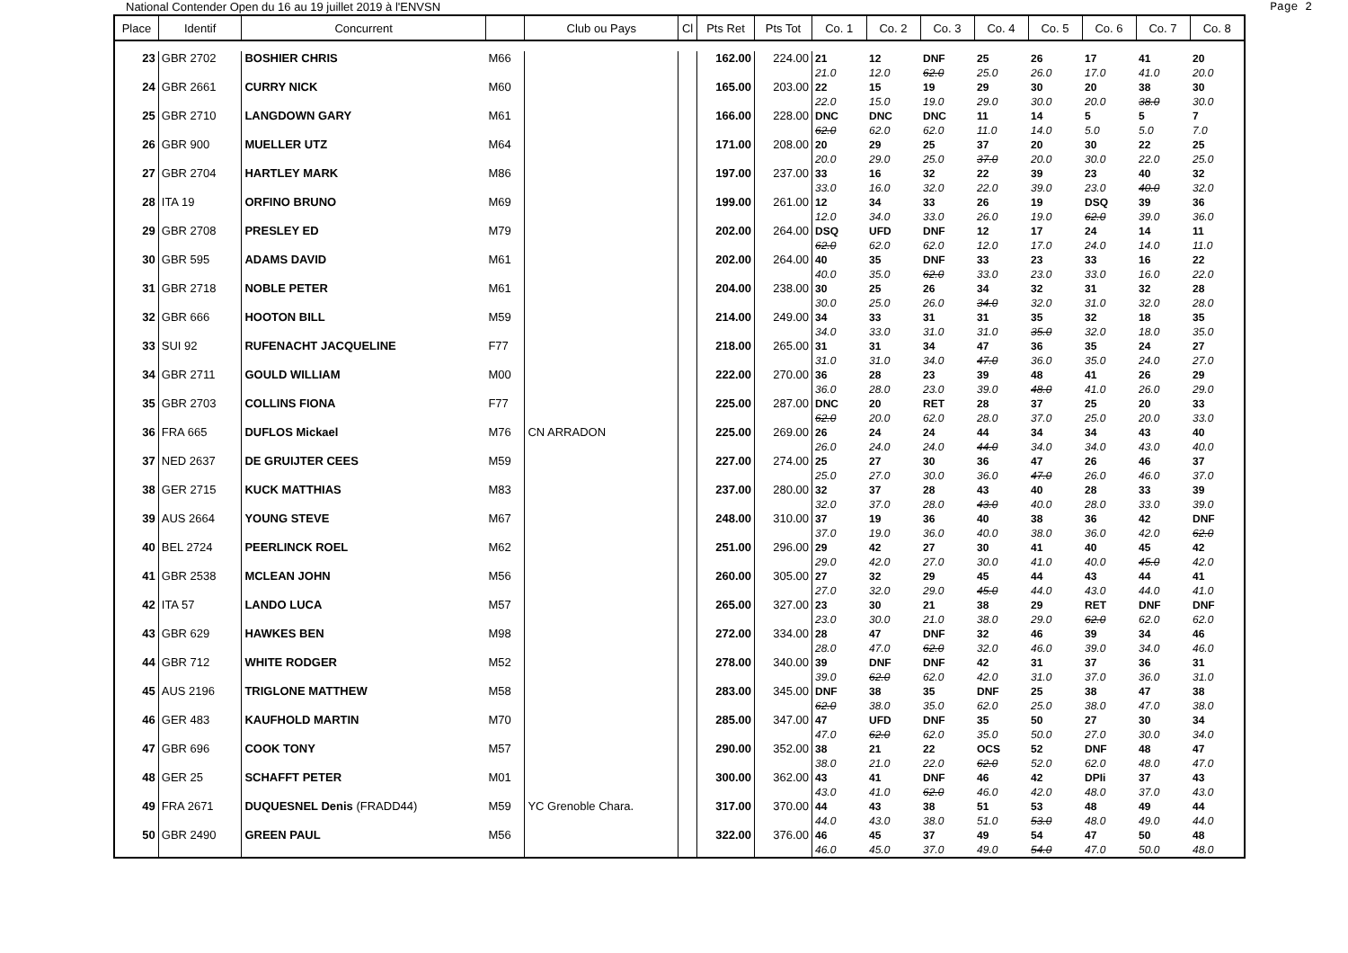National Contender Open du 16 au 19 juillet 2019 à l'ENVSN Page 2
| Place | Identif | Concurrent | | Club ou Pays | Cl | Pts Ret | Pts Tot | Co. 1 | Co. 2 | Co. 3 | Co. 4 | Co. 5 | Co. 6 | Co. 7 | Co. 8 |
| --- | --- | --- | --- | --- | --- | --- | --- | --- | --- | --- | --- | --- | --- | --- | --- |
| 23 | GBR 2702 | BOSHIER CHRIS | M66 | | | 162.00 | 224.00 | 21 21.0 | 12 12.0 | DNF 62.0 | 25 25.0 | 26 26.0 | 17 17.0 | 41 41.0 | 20 20.0 |
| 24 | GBR 2661 | CURRY NICK | M60 | | | 165.00 | 203.00 | 22 22.0 | 15 15.0 | 19 19.0 | 29 29.0 | 30 30.0 | 20 20.0 | 38 38.0 | 30 30.0 |
| 25 | GBR 2710 | LANGDOWN GARY | M61 | | | 166.00 | 228.00 | DNC 62.0 | DNC 62.0 | DNC 62.0 | 11 11.0 | 14 14.0 | 5 5.0 | 5 5.0 | 7 7.0 |
| 26 | GBR 900 | MUELLER UTZ | M64 | | | 171.00 | 208.00 | 20 20.0 | 29 29.0 | 25 25.0 | 37 37.0 | 20 20.0 | 30 30.0 | 22 22.0 | 25 25.0 |
| 27 | GBR 2704 | HARTLEY MARK | M86 | | | 197.00 | 237.00 | 33 33.0 | 16 16.0 | 32 32.0 | 22 22.0 | 39 39.0 | 23 23.0 | 40 40.0 | 32 32.0 |
| 28 | ITA 19 | ORFINO BRUNO | M69 | | | 199.00 | 261.00 | 12 12.0 | 34 34.0 | 33 33.0 | 26 26.0 | 19 19.0 | DSQ 62.0 | 39 39.0 | 36 36.0 |
| 29 | GBR 2708 | PRESLEY ED | M79 | | | 202.00 | 264.00 | DSQ 62.0 | UFD 62.0 | DNF 62.0 | 12 12.0 | 17 17.0 | 24 24.0 | 14 14.0 | 11 11.0 |
| 30 | GBR 595 | ADAMS DAVID | M61 | | | 202.00 | 264.00 | 40 40.0 | 35 35.0 | DNF 62.0 | 33 33.0 | 23 23.0 | 33 33.0 | 16 16.0 | 22 22.0 |
| 31 | GBR 2718 | NOBLE PETER | M61 | | | 204.00 | 238.00 | 30 30.0 | 25 25.0 | 26 26.0 | 34 34.0 | 32 32.0 | 31 31.0 | 32 32.0 | 28 28.0 |
| 32 | GBR 666 | HOOTON BILL | M59 | | | 214.00 | 249.00 | 34 34.0 | 33 33.0 | 31 31.0 | 31 31.0 | 35 35.0 | 32 32.0 | 18 18.0 | 35 35.0 |
| 33 | SUI 92 | RUFENACHT JACQUELINE | F77 | | | 218.00 | 265.00 | 31 31.0 | 31 31.0 | 34 34.0 | 47 47.0 | 36 36.0 | 35 35.0 | 24 24.0 | 27 27.0 |
| 34 | GBR 2711 | GOULD WILLIAM | M00 | | | 222.00 | 270.00 | 36 36.0 | 28 28.0 | 23 23.0 | 39 39.0 | 48 48.0 | 41 41.0 | 26 26.0 | 29 29.0 |
| 35 | GBR 2703 | COLLINS FIONA | F77 | | | 225.00 | 287.00 | DNC 62.0 | 20 20.0 | RET 62.0 | 28 28.0 | 37 37.0 | 25 25.0 | 20 20.0 | 33 33.0 |
| 36 | FRA 665 | DUFLOS Mickael | M76 | CN ARRADON | | 225.00 | 269.00 | 26 26.0 | 24 24.0 | 24 24.0 | 44 44.0 | 34 34.0 | 34 34.0 | 43 43.0 | 40 40.0 |
| 37 | NED 2637 | DE GRUIJTER CEES | M59 | | | 227.00 | 274.00 | 25 25.0 | 27 27.0 | 30 30.0 | 36 36.0 | 47 47.0 | 26 26.0 | 46 46.0 | 37 37.0 |
| 38 | GER 2715 | KUCK MATTHIAS | M83 | | | 237.00 | 280.00 | 32 32.0 | 37 37.0 | 28 28.0 | 43 43.0 | 40 40.0 | 28 28.0 | 33 33.0 | 39 39.0 |
| 39 | AUS 2664 | YOUNG STEVE | M67 | | | 248.00 | 310.00 | 37 37.0 | 19 19.0 | 36 36.0 | 40 40.0 | 38 38.0 | 36 36.0 | 42 42.0 | DNF 62.0 |
| 40 | BEL 2724 | PEERLINCK ROEL | M62 | | | 251.00 | 296.00 | 29 29.0 | 42 42.0 | 27 27.0 | 30 30.0 | 41 41.0 | 40 40.0 | 45 45.0 | 42 42.0 |
| 41 | GBR 2538 | MCLEAN JOHN | M56 | | | 260.00 | 305.00 | 27 27.0 | 32 32.0 | 29 29.0 | 45 45.0 | 44 44.0 | 43 43.0 | 44 44.0 | 41 41.0 |
| 42 | ITA 57 | LANDO LUCA | M57 | | | 265.00 | 327.00 | 23 23.0 | 30 30.0 | 21 21.0 | 38 38.0 | 29 29.0 | RET 62.0 | DNF 62.0 | DNF 62.0 |
| 43 | GBR 629 | HAWKES BEN | M98 | | | 272.00 | 334.00 | 28 28.0 | 47 47.0 | DNF 62.0 | 32 32.0 | 46 46.0 | 39 39.0 | 34 34.0 | 46 46.0 |
| 44 | GBR 712 | WHITE RODGER | M52 | | | 278.00 | 340.00 | 39 39.0 | DNF 62.0 | DNF 62.0 | 42 42.0 | 31 31.0 | 37 37.0 | 36 36.0 | 31 31.0 |
| 45 | AUS 2196 | TRIGLONE MATTHEW | M58 | | | 283.00 | 345.00 | DNF 62.0 | 38 38.0 | 35 35.0 | DNF 62.0 | 25 25.0 | 38 38.0 | 47 47.0 | 38 38.0 |
| 46 | GER 483 | KAUFHOLD MARTIN | M70 | | | 285.00 | 347.00 | 47 47.0 | UFD 62.0 | DNF 62.0 | 35 35.0 | 50 50.0 | 27 27.0 | 30 30.0 | 34 34.0 |
| 47 | GBR 696 | COOK TONY | M57 | | | 290.00 | 352.00 | 38 38.0 | 21 21.0 | 22 22.0 | OCS 62.0 | 52 52.0 | DNF 62.0 | 48 48.0 | 47 47.0 |
| 48 | GER 25 | SCHAFFT PETER | M01 | | | 300.00 | 362.00 | 43 43.0 | 41 41.0 | DNF 62.0 | 46 46.0 | 42 42.0 | DPIi 48.0 | 37 37.0 | 43 43.0 |
| 49 | FRA 2671 | DUQUESNEL Denis (FRADD44) | M59 | YC Grenoble Chara. | | 317.00 | 370.00 | 44 44.0 | 43 43.0 | 38 38.0 | 51 51.0 | 53 53.0 | 48 48.0 | 49 49.0 | 44 44.0 |
| 50 | GBR 2490 | GREEN PAUL | M56 | | | 322.00 | 376.00 | 46 46.0 | 45 45.0 | 37 37.0 | 49 49.0 | 54 54.0 | 47 47.0 | 50 50.0 | 48 48.0 |